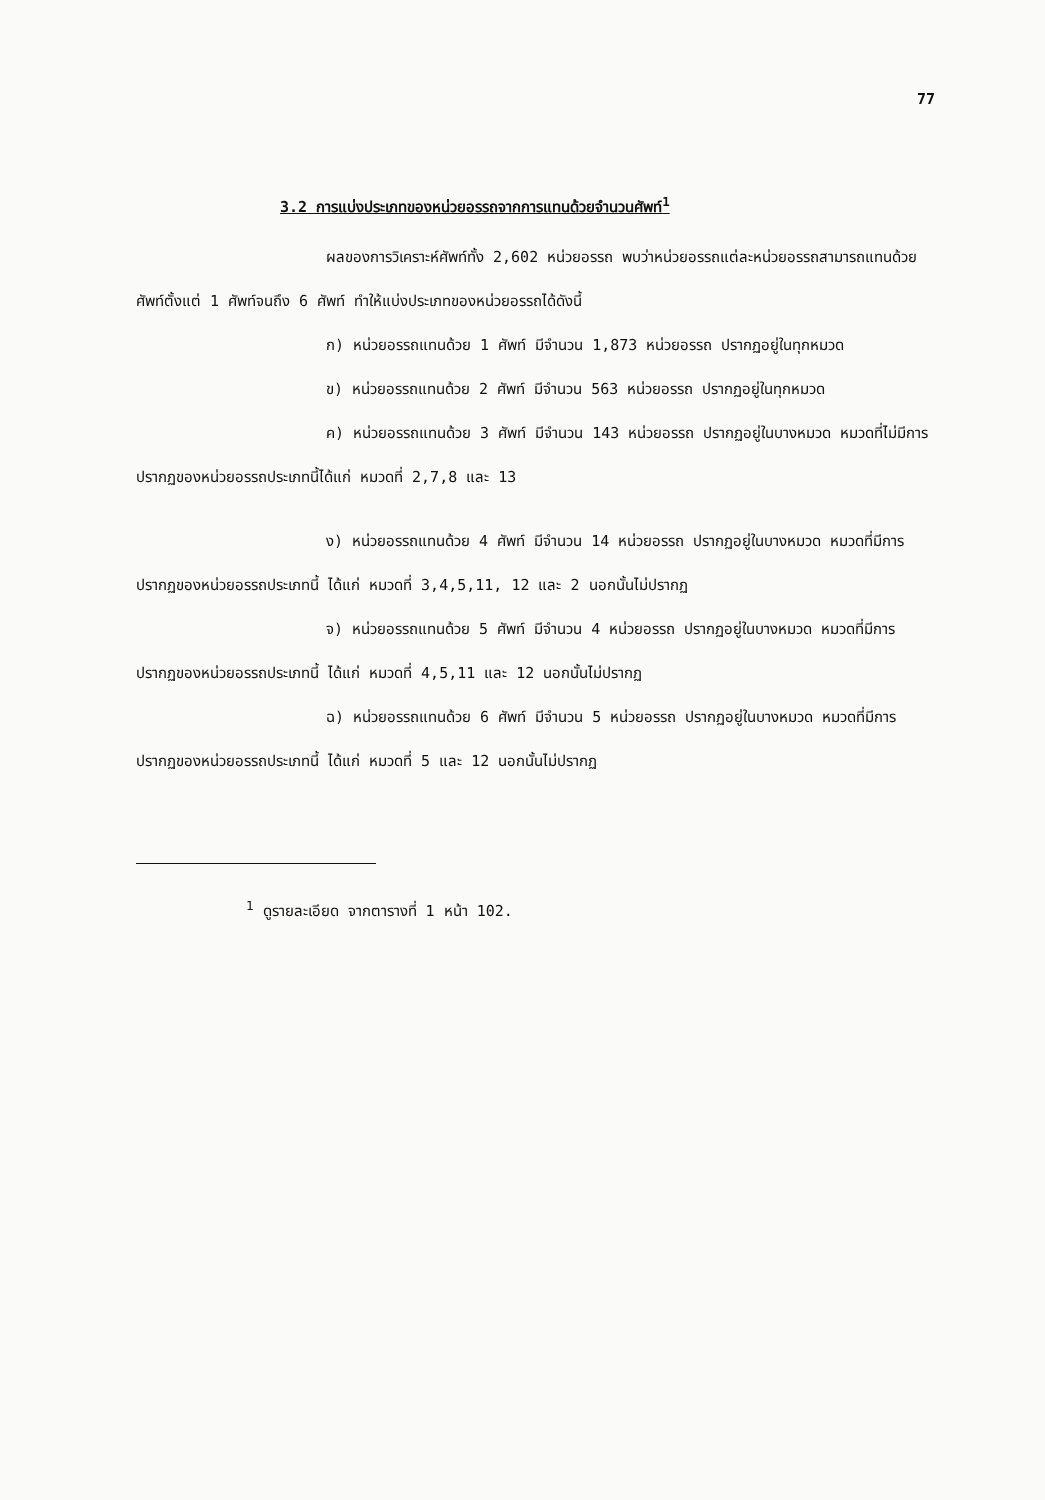77
3.2 การแบ่งประเภทของหน่วยอรรถจากการแทนด้วยจำนวนศัพท์<sup>1</sup>
ผลของการวิเคราะห์ศัพท์ทั้ง 2,602 หน่วยอรรถ พบว่าหน่วยอรรถแต่ละหน่วยอรรถสามารถแทนด้วยศัพท์ตั้งแต่ 1 ศัพท์จนถึง 6 ศัพท์ ทำให้แบ่งประเภทของหน่วยอรรถได้ดังนี้
ก) หน่วยอรรถแทนด้วย 1 ศัพท์ มีจำนวน 1,873 หน่วยอรรถ ปรากฏอยู่ในทุกหมวด
ข) หน่วยอรรถแทนด้วย 2 ศัพท์ มีจำนวน 563 หน่วยอรรถ ปรากฏอยู่ในทุกหมวด
ค) หน่วยอรรถแทนด้วย 3 ศัพท์ มีจำนวน 143 หน่วยอรรถ ปรากฏอยู่ในบางหมวด หมวดที่ไม่มีการปรากฏของหน่วยอรรถประเภทนี้ได้แก่ หมวดที่ 2,7,8 และ 13
ง) หน่วยอรรถแทนด้วย 4 ศัพท์ มีจำนวน 14 หน่วยอรรถ ปรากฏอยู่ในบางหมวด หมวดที่มีการปรากฏของหน่วยอรรถประเภทนี้ ได้แก่ หมวดที่ 3,4,5,11, 12 และ 2 นอกนั้นไม่ปรากฏ
จ) หน่วยอรรถแทนด้วย 5 ศัพท์ มีจำนวน 4 หน่วยอรรถ ปรากฏอยู่ในบางหมวด หมวดที่มีการปรากฏของหน่วยอรรถประเภทนี้ ได้แก่ หมวดที่ 4,5,11 และ 12 นอกนั้นไม่ปรากฏ
ฉ) หน่วยอรรถแทนด้วย 6 ศัพท์ มีจำนวน 5 หน่วยอรรถ ปรากฏอยู่ในบางหมวด หมวดที่มีการปรากฏของหน่วยอรรถประเภทนี้ ได้แก่ หมวดที่ 5 และ 12 นอกนั้นไม่ปรากฏ
<sup>1</sup> ดูรายละเอียด จากตารางที่ 1 หน้า 102.